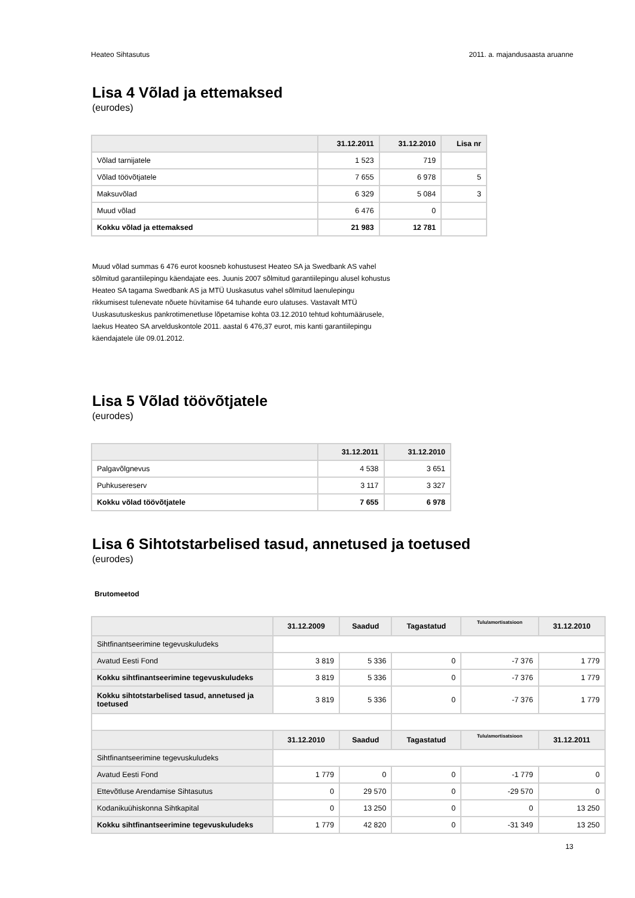Heateo Sihtasutus 2011. a. majandusaasta aruanne
Lisa 4 Võlad ja ettemaksed
(eurodes)
| | 31.12.2011 | 31.12.2010 | Lisa nr |
| --- | --- | --- | --- |
| Võlad tarnijatele | 1 523 | 719 | |
| Võlad töövõtjatele | 7 655 | 6 978 | 5 |
| Maksuvõlad | 6 329 | 5 084 | 3 |
| Muud võlad | 6 476 | 0 | |
| Kokku võlad ja ettemaksed | 21 983 | 12 781 | |
Muud võlad summas 6 476 eurot koosneb kohustusest Heateo SA ja Swedbank AS vahel sõlmitud garantiilepingu käendajate ees. Juunis 2007 sõlmitud garantiilepingu alusel kohustus Heateo SA tagama Swedbank AS ja MTÜ Uuskasutus vahel sõlmitud laenulepingu rikkumisest tulenevate nõuete hüvitamise 64 tuhande euro ulatuses. Vastavalt MTÜ Uuskasutuskeskus pankrotimenetluse lõpetamise kohta 03.12.2010 tehtud kohtumäärusele, laekus Heateo SA arvelduskontole 2011. aastal 6 476,37 eurot, mis kanti garantiilepingu käendajatele üle 09.01.2012.
Lisa 5 Võlad töövõtjatele
(eurodes)
| | 31.12.2011 | 31.12.2010 |
| --- | --- | --- |
| Palgavõlgnevus | 4 538 | 3 651 |
| Puhkusereserv | 3 117 | 3 327 |
| Kokku võlad töövõtjatele | 7 655 | 6 978 |
Lisa 6 Sihtotstarbelised tasud, annetused ja toetused
(eurodes)
Brutomeetod
| | 31.12.2009 | Saadud | Tagastatud | Tulu/amortisatsioon | 31.12.2010 |
| --- | --- | --- | --- | --- | --- |
| Sihtfinantseerimine tegevuskuludeks | | | | | |
| Avatud Eesti Fond | 3 819 | 5 336 | 0 | -7 376 | 1 779 |
| Kokku sihtfinantseerimine tegevuskuludeks | 3 819 | 5 336 | 0 | -7 376 | 1 779 |
| Kokku sihtotstarbelised tasud, annetused ja toetused | 3 819 | 5 336 | 0 | -7 376 | 1 779 |
| | 31.12.2010 | Saadud | Tagastatud | Tulu/amortisatsioon | 31.12.2011 |
| Sihtfinantseerimine tegevuskuludeks | | | | | |
| Avatud Eesti Fond | 1 779 | 0 | 0 | -1 779 | 0 |
| Ettevõtluse Arendamise Sihtasutus | 0 | 29 570 | 0 | -29 570 | 0 |
| Kodanikuühiskonna Sihtkapital | 0 | 13 250 | 0 | 0 | 13 250 |
| Kokku sihtfinantseerimine tegevuskuludeks | 1 779 | 42 820 | 0 | -31 349 | 13 250 |
13